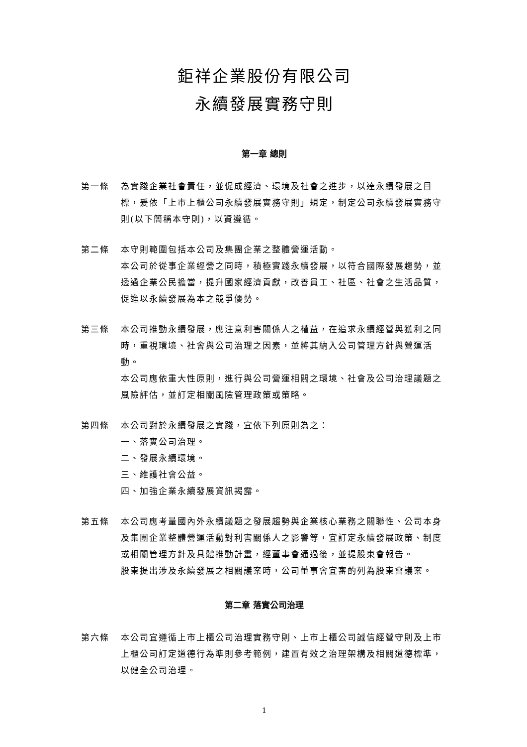鉅祥企業股份有限公司
永續發展實務守則
第一章 總則
第一條 為實踐企業社會責任，並促成經濟、環境及社會之進步，以達永續發展之目標，爰依「上市上櫃公司永續發展實務守則」規定，制定公司永續發展實務守則(以下簡稱本守則)，以資遵循。
第二條 本守則範圍包括本公司及集團企業之整體營運活動。
本公司於從事企業經營之同時，積極實踐永續發展，以符合國際發展趨勢，並透過企業公民擔當，提升國家經濟貢獻，改善員工、社區、社會之生活品質，促進以永續發展為本之競爭優勢。
第三條 本公司推動永續發展，應注意利害關係人之權益，在追求永續經營與獲利之同時，重視環境、社會與公司治理之因素，並將其納入公司管理方針與營運活動。
本公司應依重大性原則，進行與公司營運相關之環境、社會及公司治理議題之風險評估，並訂定相關風險管理政策或策略。
第四條 本公司對於永續發展之實踐，宜依下列原則為之：
一、落實公司治理。
二、發展永續環境。
三、維護社會公益。
四、加強企業永續發展資訊揭露。
第五條 本公司應考量國內外永續議題之發展趨勢與企業核心業務之關聯性、公司本身及集團企業整體營運活動對利害關係人之影響等，宜訂定永續發展政策、制度或相關管理方針及具體推動計畫，經董事會通過後，並提股東會報告。
股東提出涉及永續發展之相關議案時，公司董事會宜審酌列為股東會議案。
第二章 落實公司治理
第六條 本公司宜遵循上市上櫃公司治理實務守則、上市上櫃公司誠信經營守則及上市上櫃公司訂定道德行為準則參考範例，建置有效之治理架構及相關道德標準，以健全公司治理。
1